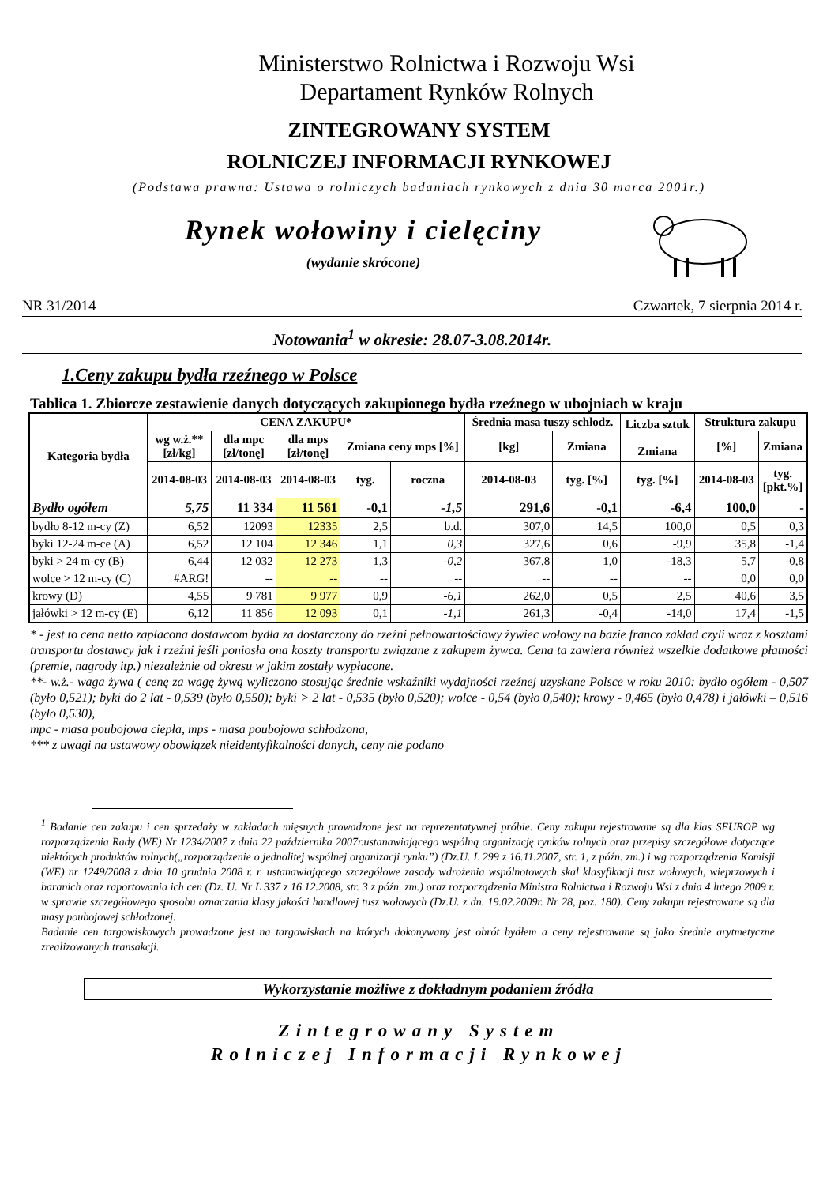Ministerstwo Rolnictwa i Rozwoju Wsi
Departament Rynków Rolnych
ZINTEGROWANY SYSTEM
ROLNICZEJ INFORMACJI RYNKOWEJ
(Podstawa prawna: Ustawa o rolniczych badaniach rynkowych z dnia 30 marca 2001r.)
Rynek wołowiny i cielęciny
(wydanie skrócone)
NR 31/2014 Czwartek, 7 sierpnia 2014 r.
Notowania<sup>1</sup> w okresie: 28.07-3.08.2014r.
1.Ceny zakupu bydła rzeźnego w Polsce
Tablica 1. Zbiorcze zestawienie danych dotyczących zakupionego bydła rzeźnego w ubojniach w kraju
| Kategoria bydła | CENA ZAKUPU* | | | | | Średnia masa tuszy schłodz. | | Liczba sztuk Zmiana | Struktura zakupu | |
| --- | --- | --- | --- | --- | --- | --- | --- | --- | --- | --- |
| | wg w.ż.** [zł/kg] | dla mpc [zł/tonę] | dla mps [zł/tonę] | Zmiana ceny mps [%] | | [kg] | Zmiana | | [%] | Zmiana |
| | 2014-08-03 | 2014-08-03 | 2014-08-03 | tyg. | roczna | 2014-08-03 | tyg. [%] | tyg. [%] | 2014-08-03 | tyg. [pkt.%] |
| Bydło ogółem | 5,75 | 11 334 | 11 561 | -0,1 | -1,5 | 291,6 | -0,1 | -6,4 | 100,0 | - |
| bydło 8-12 m-cy (Z) | 6,52 | 12093 | 12335 | 2,5 | b.d. | 307,0 | 14,5 | 100,0 | 0,5 | 0,3 |
| byki 12-24 m-ce (A) | 6,52 | 12 104 | 12 346 | 1,1 | 0,3 | 327,6 | 0,6 | -9,9 | 35,8 | -1,4 |
| byki > 24 m-cy (B) | 6,44 | 12 032 | 12 273 | 1,3 | -0,2 | 367,8 | 1,0 | -18,3 | 5,7 | -0,8 |
| wolce > 12 m-cy (C) | #ARG! | -- | -- | -- | -- | -- | -- | -- | 0,0 | 0,0 |
| krowy (D) | 4,55 | 9 781 | 9 977 | 0,9 | -6,1 | 262,0 | 0,5 | 2,5 | 40,6 | 3,5 |
| jałówki > 12 m-cy (E) | 6,12 | 11 856 | 12 093 | 0,1 | -1,1 | 261,3 | -0,4 | -14,0 | 17,4 | -1,5 |
* - jest to cena netto zapłacona dostawcom bydła za dostarczony do rzeźni pełnowartościowy żywiec wołowy na bazie franco zakład czyli wraz z kosztami transportu dostawcy jak i rzeźni jeśli poniosła ona koszty transportu związane z zakupem żywca. Cena ta zawiera również wszelkie dodatkowe płatności (premie, nagrody itp.) niezależnie od okresu w jakim zostały wypłacone.
**- w.ż.- waga żywa ( cenę za wagę żywą wyliczono stosując średnie wskaźniki wydajności rzeźnej uzyskane Polsce w roku 2010: bydło ogółem - 0,507 (było 0,521); byki do 2 lat - 0,539 (było 0,550); byki > 2 lat - 0,535 (było 0,520); wolce - 0,54 (było 0,540); krowy - 0,465 (było 0,478) i jałówki – 0,516 (było 0,530),
mpc - masa poubojowa ciepła, mps - masa poubojowa schłodzona,
*** z uwagi na ustawowy obowiązek nieidentyfikalności danych, ceny nie podano
<sup>1</sup> Badanie cen zakupu i cen sprzedaży w zakładach mięsnych prowadzone jest na reprezentatywnej próbie. Ceny zakupu rejestrowane są dla klas SEUROP wg rozporządzenia Rady (WE) Nr 1234/2007 z dnia 22 października 2007r.ustanawiającego wspólną organizację rynków rolnych oraz przepisy szczegółowe dotyczące niektórych produktów rolnych(„rozporządzenie o jednolitej wspólnej organizacji rynku”) (Dz.U. L 299 z 16.11.2007, str. 1, z późn. zm.) i wg rozporządzenia Komisji (WE) nr 1249/2008 z dnia 10 grudnia 2008 r. r. ustanawiającego szczegółowe zasady wdrożenia wspólnotowych skal klasyfikacji tusz wołowych, wieprzowych i baranich oraz raportowania ich cen (Dz. U. Nr L 337 z 16.12.2008, str. 3 z późn. zm.) oraz rozporządzenia Ministra Rolnictwa i Rozwoju Wsi z dnia 4 lutego 2009 r. w sprawie szczegółowego sposobu oznaczania klasy jakości handlowej tusz wołowych (Dz.U. z dn. 19.02.2009r. Nr 28, poz. 180). Ceny zakupu rejestrowane są dla masy poubojowej schłodzonej.
Badanie cen targowiskowych prowadzone jest na targowiskach na których dokonywany jest obrót bydłem a ceny rejestrowane są jako średnie arytmetyczne zrealizowanych transakcji.
Wykorzystanie możliwe z dokładnym podaniem źródła
Zintegrowany System
Rolniczej Informacji Rynkowej